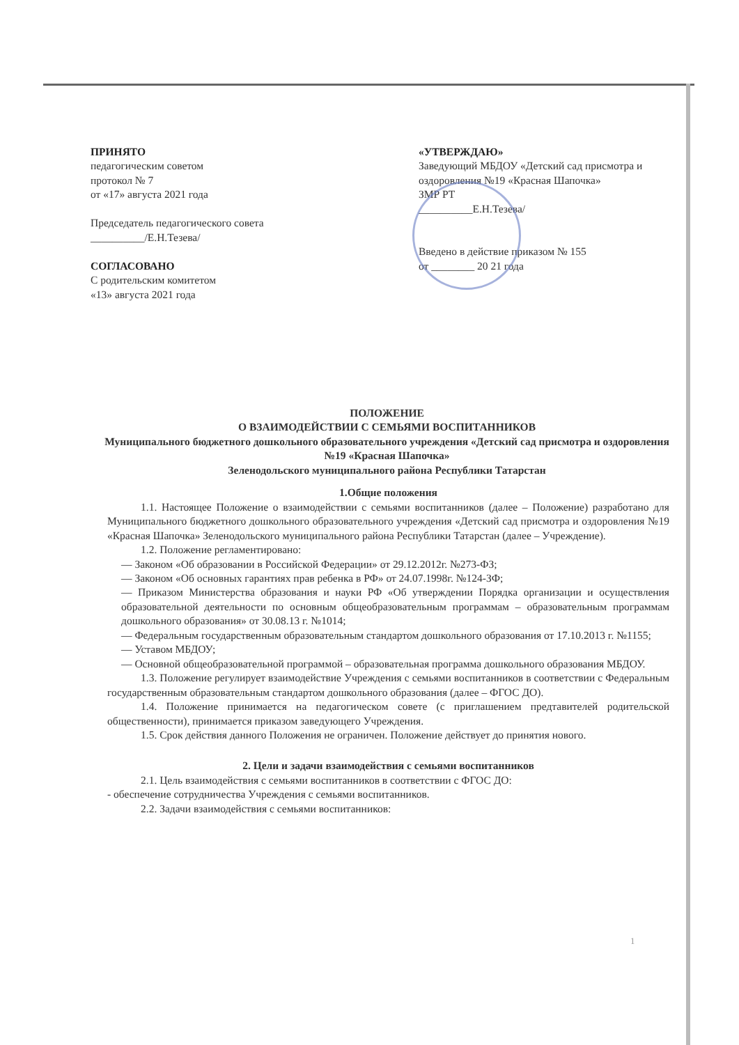ПРИНЯТО
педагогическим советом
протокол № 7
от «17» августа 2021 года
Председатель педагогического совета
__________/Е.Н.Тезева/
СОГЛАСОВАНО
С родительским комитетом
«13» августа 2021 года
«УТВЕРЖДАЮ»
Заведующий МБДОУ «Детский сад присмотра и оздоровления №19 «Красная Шапочка»
ЗМР РТ
__________Е.Н.Тезева/
Введено в действие приказом № 155
от ________ 20 21 года
ПОЛОЖЕНИЕ
О ВЗАИМОДЕЙСТВИИ С СЕМЬЯМИ ВОСПИТАННИКОВ
Муниципального бюджетного дошкольного образовательного учреждения «Детский сад присмотра и оздоровления №19 «Красная Шапочка»
Зеленодольского муниципального района Республики Татарстан
1.Общие положения
1.1. Настоящее Положение о взаимодействии с семьями воспитанников (далее – Положение) разработано для Муниципального бюджетного дошкольного образовательного учреждения «Детский сад присмотра и оздоровления №19 «Красная Шапочка» Зеленодольского муниципального района Республики Татарстан (далее – Учреждение).
1.2. Положение регламентировано:
— Законом «Об образовании в Российской Федерации» от 29.12.2012г. №273-ФЗ;
— Законом «Об основных гарантиях прав ребенка в РФ» от 24.07.1998г. №124-ЗФ;
— Приказом Министерства образования и науки РФ «Об утверждении Порядка организации и осуществления образовательной деятельности по основным общеобразовательным программам – образовательным программам дошкольного образования» от 30.08.13 г. №1014;
— Федеральным государственным образовательным стандартом дошкольного образования от 17.10.2013 г. №1155;
— Уставом МБДОУ;
— Основной общеобразовательной программой – образовательная программа дошкольного образования МБДОУ.
1.3. Положение регулирует взаимодействие Учреждения с семьями воспитанников в соответствии с Федеральным государственным образовательным стандартом дошкольного образования (далее – ФГОС ДО).
1.4. Положение принимается на педагогическом совете (с приглашением предтавителей родительской общественности), принимается приказом заведующего Учреждения.
1.5. Срок действия данного Положения не ограничен. Положение действует до принятия нового.
2. Цели и задачи взаимодействия с семьями воспитанников
2.1. Цель взаимодействия с семьями воспитанников в соответствии с ФГОС ДО:
- обеспечение сотрудничества Учреждения с семьями воспитанников.
2.2. Задачи взаимодействия с семьями воспитанников:
1